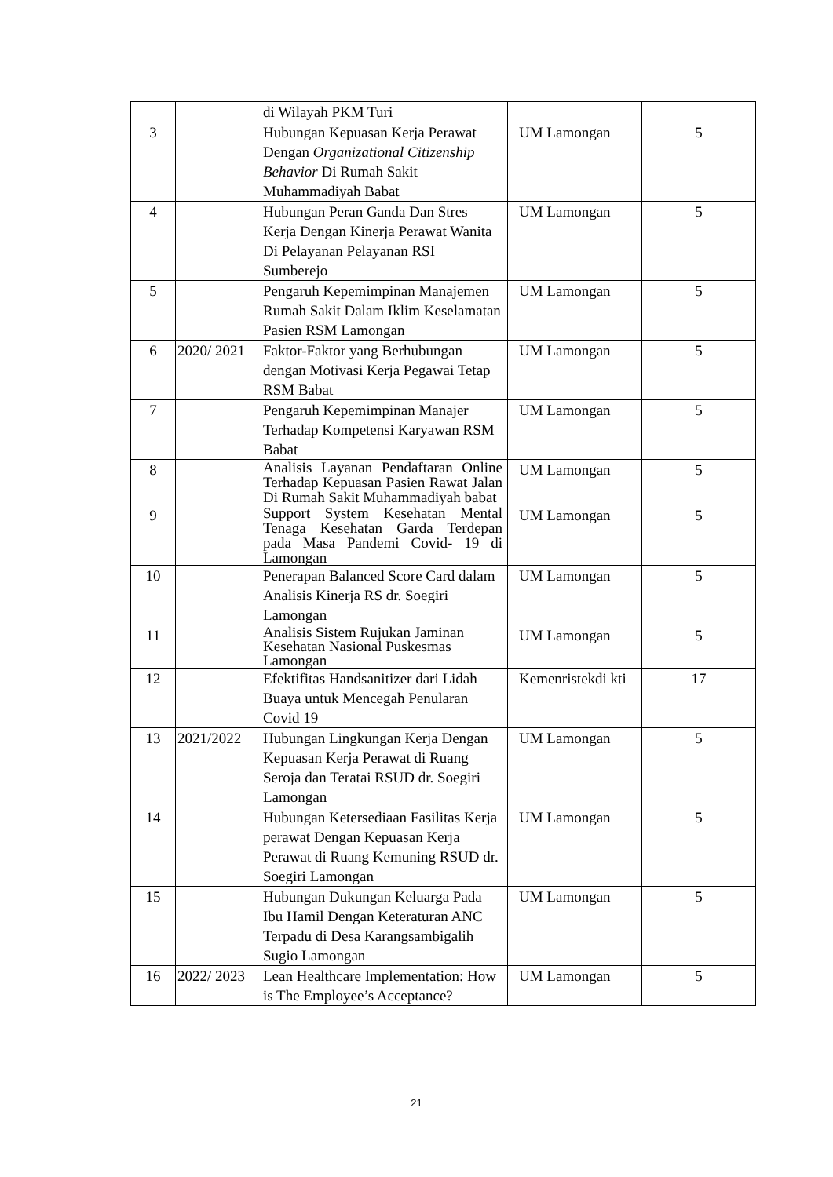| | | di Wilayah PKM Turi | | |
| 3 | | Hubungan Kepuasan Kerja Perawat Dengan Organizational Citizenship Behavior Di Rumah Sakit Muhammadiyah Babat | UM Lamongan | 5 |
| 4 | | Hubungan Peran Ganda Dan Stres Kerja Dengan Kinerja Perawat Wanita Di Pelayanan Pelayanan RSI Sumberejo | UM Lamongan | 5 |
| 5 | | Pengaruh Kepemimpinan Manajemen Rumah Sakit Dalam Iklim Keselamatan Pasien RSM Lamongan | UM Lamongan | 5 |
| 6 | 2020/ 2021 | Faktor-Faktor yang Berhubungan dengan Motivasi Kerja Pegawai Tetap RSM Babat | UM Lamongan | 5 |
| 7 | | Pengaruh Kepemimpinan Manajer Terhadap Kompetensi Karyawan RSM Babat | UM Lamongan | 5 |
| 8 | | Analisis Layanan Pendaftaran Online Terhadap Kepuasan Pasien Rawat Jalan Di Rumah Sakit Muhammadiyah babat | UM Lamongan | 5 |
| 9 | | Support System Kesehatan Mental Tenaga Kesehatan Garda Terdepan pada Masa Pandemi Covid- 19 di Lamongan | UM Lamongan | 5 |
| 10 | | Penerapan Balanced Score Card dalam Analisis Kinerja RS dr. Soegiri Lamongan | UM Lamongan | 5 |
| 11 | | Analisis Sistem Rujukan Jaminan Kesehatan Nasional Puskesmas Lamongan | UM Lamongan | 5 |
| 12 | | Efektifitas Handsanitizer dari Lidah Buaya untuk Mencegah Penularan Covid 19 | Kemenristekdi kti | 17 |
| 13 | 2021/2022 | Hubungan Lingkungan Kerja Dengan Kepuasan Kerja Perawat di Ruang Seroja dan Teratai RSUD dr. Soegiri Lamongan | UM Lamongan | 5 |
| 14 | | Hubungan Ketersediaan Fasilitas Kerja perawat Dengan Kepuasan Kerja Perawat di Ruang Kemuning RSUD dr. Soegiri Lamongan | UM Lamongan | 5 |
| 15 | | Hubungan Dukungan Keluarga Pada Ibu Hamil Dengan Keteraturan ANC Terpadu di Desa Karangsambigalih Sugio Lamongan | UM Lamongan | 5 |
| 16 | 2022/ 2023 | Lean Healthcare Implementation: How is The Employee’s Acceptance? | UM Lamongan | 5 |
21